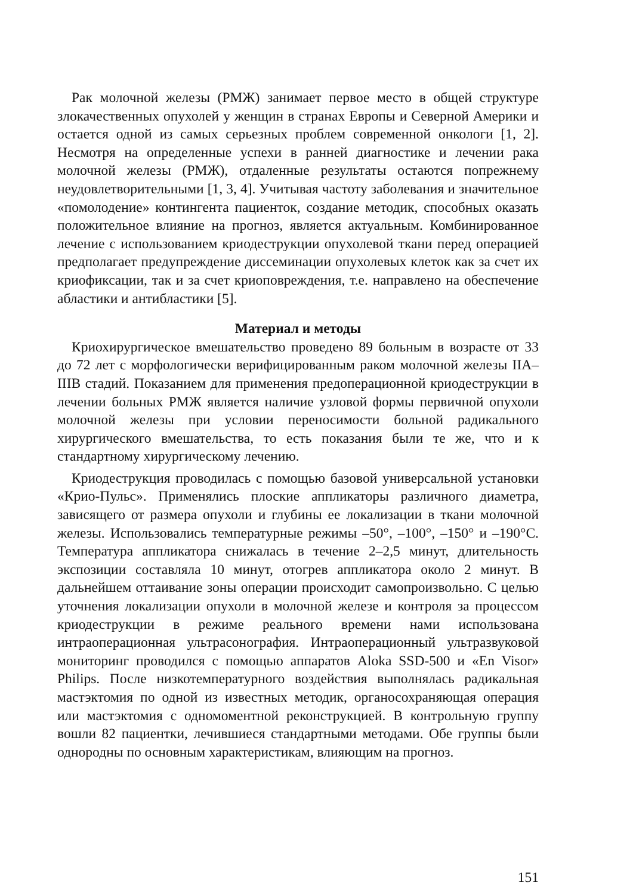Рак молочной железы (РМЖ) занимает первое место в общей структуре злокачественных опухолей у женщин в странах Европы и Северной Америки и остается одной из самых серьезных проблем современной онкологи [1, 2]. Несмотря на определенные успехи в ранней диагностике и лечении рака молочной железы (РМЖ), отдаленные результаты остаются попрежнему неудовлетворительными [1, 3, 4]. Учитывая частоту заболевания и значительное «помолодение» контингента пациенток, создание методик, способных оказать положительное влияние на прогноз, является актуальным. Комбинированное лечение с использованием криодеструкции опухолевой ткани перед операцией предполагает предупреждение диссеминации опухолевых клеток как за счет их криофиксации, так и за счет криоповреждения, т.е. направлено на обеспечение абластики и антибластики [5].
Материал и методы
Криохирургическое вмешательство проведено 89 больным в возрасте от 33 до 72 лет с морфологически верифицированным раком молочной железы IIA–IIIB стадий. Показанием для применения предоперационной криодеструкции в лечении больных РМЖ является наличие узловой формы первичной опухоли молочной железы при условии переносимости больной радикального хирургического вмешательства, то есть показания были те же, что и к стандартному хирургическому лечению.
Криодеструкция проводилась с помощью базовой универсальной установки «Крио-Пульс». Применялись плоские аппликаторы различного диаметра, зависящего от размера опухоли и глубины ее локализации в ткани молочной железы. Использовались температурные режимы –50°, –100°, –150° и –190°С. Температура аппликатора снижалась в течение 2–2,5 минут, длительность экспозиции составляла 10 минут, отогрев аппликатора около 2 минут. В дальнейшем оттаивание зоны операции происходит самопроизвольно. С целью уточнения локализации опухоли в молочной железе и контроля за процессом криодеструкции в режиме реального времени нами использована интраоперационная ультрасонография. Интраоперационный ультразвуковой мониторинг проводился с помощью аппаратов Aloka SSD-500 и «En Visor» Philips. После низкотемпературного воздействия выполнялась радикальная мастэктомия по одной из известных методик, органосохраняющая операция или мастэктомия с одномоментной реконструкцией. В контрольную группу вошли 82 пациентки, лечившиеся стандартными методами. Обе группы были однородны по основным характеристикам, влияющим на прогноз.
151